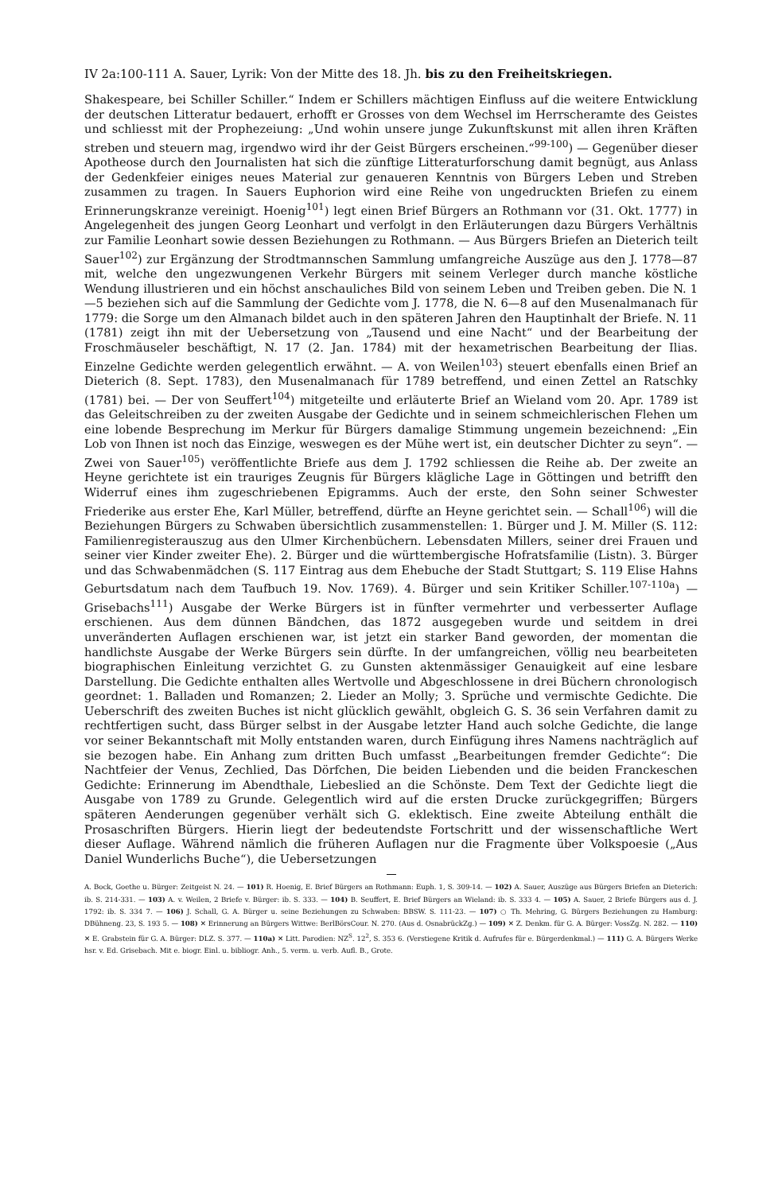IV 2a:100-111 A. Sauer, Lyrik: Von der Mitte des 18. Jh. bis zu den Freiheitskriegen.
Shakespeare, bei Schiller Schiller.“ Indem er Schillers mächtigen Einfluss auf die weitere Entwicklung der deutschen Litteratur bedauert, erhofft er Grosses von dem Wechsel im Herrscheramte des Geistes und schliesst mit der Prophezeiung: „Und wohin unsere junge Zukunftskunst mit allen ihren Kräften streben und steuern mag, irgendwo wird ihr der Geist Bürgers erscheinen.“<sup>99-100</sup>) — Gegenüber dieser Apotheose durch den Journalisten hat sich die zünftige Litteraturforschung damit begnügt, aus Anlass der Gedenkfeier einiges neues Material zur genaueren Kenntnis von Bürgers Leben und Streben zusammen zu tragen. In Sauers Euphorion wird eine Reihe von ungedruckten Briefen zu einem Erinnerungskranze vereinigt. Hoenig<sup>101</sup>) legt einen Brief Bürgers an Rothmann vor (31. Okt. 1777) in Angelegenheit des jungen Georg Leonhart und verfolgt in den Erläuterungen dazu Bürgers Verhältnis zur Familie Leonhart sowie dessen Beziehungen zu Rothmann. — Aus Bürgers Briefen an Dieterich teilt Sauer<sup>102</sup>) zur Ergänzung der Strodtmannschen Sammlung umfangreiche Auszüge aus den J. 1778—87 mit, welche den ungezwungenen Verkehr Bürgers mit seinem Verleger durch manche köstliche Wendung illustrieren und ein höchst anschauliches Bild von seinem Leben und Treiben geben. Die N. 1—5 beziehen sich auf die Sammlung der Gedichte vom J. 1778, die N. 6—8 auf den Musenalmanach für 1779: die Sorge um den Almanach bildet auch in den späteren Jahren den Hauptinhalt der Briefe. N. 11 (1781) zeigt ihn mit der Uebersetzung von „Tausend und eine Nacht“ und der Bearbeitung der Froschmäuseler beschäftigt, N. 17 (2. Jan. 1784) mit der hexametrischen Bearbeitung der Ilias. Einzelne Gedichte werden gelegentlich erwähnt. — A. von Weilen<sup>103</sup>) steuert ebenfalls einen Brief an Dieterich (8. Sept. 1783), den Musenalmanach für 1789 betreffend, und einen Zettel an Ratschky (1781) bei. — Der von Seuffert<sup>104</sup>) mitgeteilte und erläuterte Brief an Wieland vom 20. Apr. 1789 ist das Geleitschreiben zu der zweiten Ausgabe der Gedichte und in seinem schmeichlerischen Flehen um eine lobende Besprechung im Merkur für Bürgers damalige Stimmung ungemein bezeichnend: „Ein Lob von Ihnen ist noch das Einzige, weswegen es der Mühe wert ist, ein deutscher Dichter zu seyn“. — Zwei von Sauer<sup>105</sup>) veröffentlichte Briefe aus dem J. 1792 schliessen die Reihe ab. Der zweite an Heyne gerichtete ist ein trauriges Zeugnis für Bürgers klägliche Lage in Göttingen und betrifft den Widerruf eines ihm zugeschriebenen Epigramms. Auch der erste, den Sohn seiner Schwester Friederike aus erster Ehe, Karl Müller, betreffend, dürfte an Heyne gerichtet sein. — Schall<sup>106</sup>) will die Beziehungen Bürgers zu Schwaben übersichtlich zusammenstellen: 1. Bürger und J. M. Miller (S. 112: Familienregisterauszug aus den Ulmer Kirchenbüchern. Lebensdaten Millers, seiner drei Frauen und seiner vier Kinder zweiter Ehe). 2. Bürger und die württembergische Hofratsfamilie (Listn). 3. Bürger und das Schwabenmädchen (S. 117 Eintrag aus dem Ehebuche der Stadt Stuttgart; S. 119 Elise Hahns Geburtsdatum nach dem Taufbuch 19. Nov. 1769). 4. Bürger und sein Kritiker Schiller.<sup>107-110a</sup>) — Grisebachs<sup>111</sup>) Ausgabe der Werke Bürgers ist in fünfter vermehrter und verbesserter Auflage erschienen. Aus dem dünnen Bändchen, das 1872 ausgegeben wurde und seitdem in drei unveränderten Auflagen erschienen war, ist jetzt ein starker Band geworden, der momentan die handlichste Ausgabe der Werke Bürgers sein dürfte. In der umfangreichen, völlig neu bearbeiteten biographischen Einleitung verzichtet G. zu Gunsten aktenmässiger Genauigkeit auf eine lesbare Darstellung. Die Gedichte enthalten alles Wertvolle und Abgeschlossene in drei Büchern chronologisch geordnet: 1. Balladen und Romanzen; 2. Lieder an Molly; 3. Sprüche und vermischte Gedichte. Die Ueberschrift des zweiten Buches ist nicht glücklich gewählt, obgleich G. S. 36 sein Verfahren damit zu rechtfertigen sucht, dass Bürger selbst in der Ausgabe letzter Hand auch solche Gedichte, die lange vor seiner Bekanntschaft mit Molly entstanden waren, durch Einfügung ihres Namens nachträglich auf sie bezogen habe. Ein Anhang zum dritten Buch umfasst „Bearbeitungen fremder Gedichte“: Die Nachtfeier der Venus, Zechlied, Das Dörfchen, Die beiden Liebenden und die beiden Franckeschen Gedichte: Erinnerung im Abendthale, Liebeslied an die Schönste. Dem Text der Gedichte liegt die Ausgabe von 1789 zu Grunde. Gelegentlich wird auf die ersten Drucke zurückgegriffen; Bürgers späteren Aenderungen gegenüber verhält sich G. eklektisch. Eine zweite Abteilung enthält die Prosaschriften Bürgers. Hierin liegt der bedeutendste Fortschritt und der wissenschaftliche Wert dieser Auflage. Während nämlich die früheren Auflagen nur die Fragmente über Volkspoesie („Aus Daniel Wunderlichs Buche“), die Uebersetzungen
A. Bock, Goethe u. Bürger: Zeitgeist N. 24. — 101) R. Hoenig, E. Brief Bürgers an Rothmann: Euph. 1, S. 309-14. — 102) A. Sauer, Auszüge aus Bürgers Briefen an Dieterich: ib. S. 214-331. — 103) A. v. Weilen, 2 Briefe v. Bürger: ib. S. 333. — 104) B. Seuffert, E. Brief Bürgers an Wieland: ib. S. 333 4. — 105) A. Sauer, 2 Briefe Bürgers aus d. J. 1792: ib. S. 334 7. — 106) J. Schall, G. A. Bürger u. seine Beziehungen zu Schwaben: BBSW. S. 111-23. — 107) ○ Th. Mehring, G. Bürgers Beziehungen zu Hamburg: DBühneng. 23, S. 193 5. — 108) ✕ Erinnerung an Bürgers Wittwe: BerlBörsCour. N. 270. (Aus d. OsnabrückZg.) — 109) ✕ Z. Denkm. für G. A. Bürger: VossZg. N. 282. — 110) ✕ E. Grabstein für G. A. Bürger: DLZ. S. 377. — 110a) ✕ Litt. Parodien: NZ<sup>S</sup>. 12<sup>2</sup>, S. 353 6. (Verstiegene Kritik d. Aufrufes für e. Bürgerdenkmal.) — 111) G. A. Bürgers Werke hsr. v. Ed. Grisebach. Mit e. biogr. Einl. u. bibliogr. Anh., 5. verm. u. verb. Aufl. B., Grote.